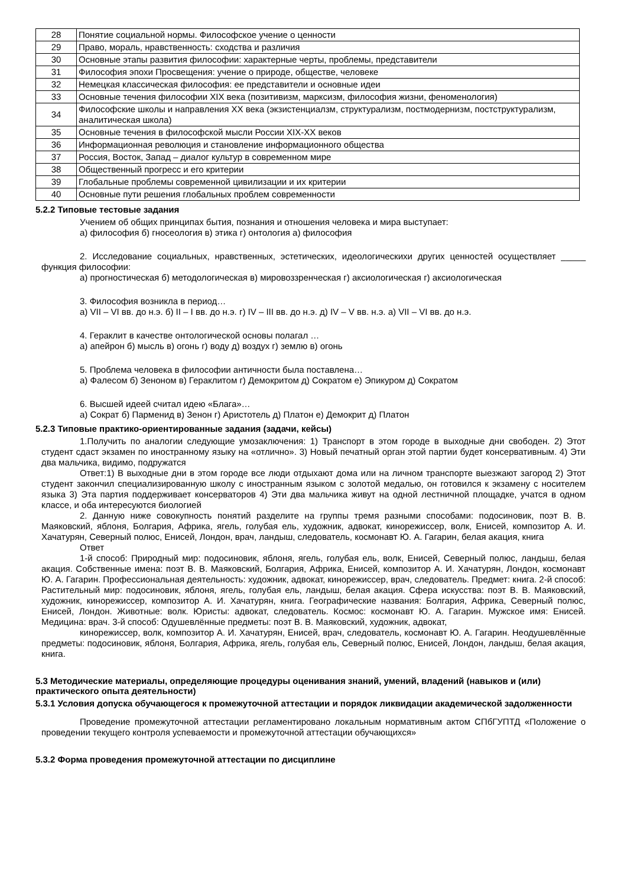| 28 | Понятие социальной нормы. Философское учение о ценности |
| 29 | Право, мораль, нравственность: сходства и различия |
| 30 | Основные этапы развития философии: характерные черты, проблемы, представители |
| 31 | Философия эпохи Просвещения: учение о природе, обществе, человеке |
| 32 | Немецкая классическая философия: ее представители и основные идеи |
| 33 | Основные течения философии XIX века (позитивизм, марксизм, философия жизни, феноменология) |
| 34 | Философские школы и направления XX века (экзистенциалзм, структурализм, постмодернизм, постструктурализм, аналитическая школа) |
| 35 | Основные течения в философской мысли России XIX-XX веков |
| 36 | Информационная революция и становление информационного общества |
| 37 | Россия, Восток, Запад – диалог культур в современном мире |
| 38 | Общественный прогресс и его критерии |
| 39 | Глобальные проблемы современной цивилизации и их критерии |
| 40 | Основные пути решения глобальных проблем современности |
5.2.2 Типовые тестовые задания
Учением об общих принципах бытия, познания и отношения человека и мира выступает:
а) философия б) гносеология в) этика г) онтология а) философия
2. Исследование социальных, нравственных, эстетических, идеологическихи других ценностей осуществляет _____ функция философии:
а) прогностическая б) методологическая в) мировоззренческая г) аксиологическая г) аксиологическая
3. Философия возникла в период…
а) VII – VI вв. до н.э. б) II – I вв. до н.э. г) IV – III вв. до н.э. д) IV – V вв. н.э. а) VII – VI вв. до н.э.
4. Гераклит в качестве онтологической основы полагал …
а) апейрон б) мысль в) огонь г) воду д) воздух г) землю в) огонь
5. Проблема человека в философии античности была поставлена…
а) Фалесом б) Зеноном в) Гераклитом г) Демокритом д) Сократом е) Эпикуром д) Сократом
6. Высшей идеей считал идею «Блага»…
а) Сократ б) Парменид в) Зенон г) Аристотель д) Платон е) Демокрит д) Платон
5.2.3 Типовые практико-ориентированные задания (задачи, кейсы)
1.Получить по аналогии следующие умозаключения: 1) Транспорт в этом городе в выходные дни свободен. 2) Этот студент сдаст экзамен по иностранному языку на «отлично». 3) Новый печатный орган этой партии будет консервативным. 4) Эти два мальчика, видимо, подружатся
Ответ:1) В выходные дни в этом городе все люди отдыхают дома или на личном транспорте выезжают загород 2) Этот студент закончил специализированную школу с иностранным языком с золотой медалью, он готовился к экзамену с носителем языка 3) Эта партия поддерживает консерваторов 4) Эти два мальчика живут на одной лестничной площадке, учатся в одном классе, и оба интересуются биологией
2. Данную ниже совокупность понятий разделите на группы тремя разными способами: подосиновик, поэт В. В. Маяковский, яблоня, Болгария, Африка, ягель, голубая ель, художник, адвокат, кинорежиссер, волк, Енисей, композитор А. И. Хачатурян, Северный полюс, Енисей, Лондон, врач, ландыш, следователь, космонавт Ю. А. Гагарин, белая акация, книга
Ответ
1-й способ: Природный мир: подосиновик, яблоня, ягель, голубая ель, волк, Енисей, Северный полюс, ландыш, белая акация. Собственные имена: поэт В. В. Маяковский, Болгария, Африка, Енисей, композитор А. И. Хачатурян, Лондон, космонавт Ю. А. Гагарин. Профессиональная деятельность: художник, адвокат, кинорежиссер, врач, следователь. Предмет: книга. 2-й способ: Растительный мир: подосиновик, яблоня, ягель, голубая ель, ландыш, белая акация. Сфера искусства: поэт В. В. Маяковский, художник, кинорежиссер, композитор А. И. Хачатурян, книга. Географические названия: Болгария, Африка, Северный полюс, Енисей, Лондон. Животные: волк. Юристы: адвокат, следователь. Космос: космонавт Ю. А. Гагарин. Мужское имя: Енисей. Медицина: врач. 3-й способ: Одушевлённые предметы: поэт В. В. Маяковский, художник, адвокат,
кинорежиссер, волк, композитор А. И. Хачатурян, Енисей, врач, следователь, космонавт Ю. А. Гагарин. Неодушевлённые предметы: подосиновик, яблоня, Болгария, Африка, ягель, голубая ель, Северный полюс, Енисей, Лондон, ландыш, белая акация, книга.
5.3 Методические материалы, определяющие процедуры оценивания знаний, умений, владений (навыков и (или) практического опыта деятельности)
5.3.1 Условия допуска обучающегося к промежуточной аттестации и порядок ликвидации академической задолженности
Проведение промежуточной аттестации регламентировано локальным нормативным актом СПбГУПТД «Положение о проведении текущего контроля успеваемости и промежуточной аттестации обучающихся»
5.3.2 Форма проведения промежуточной аттестации по дисциплине